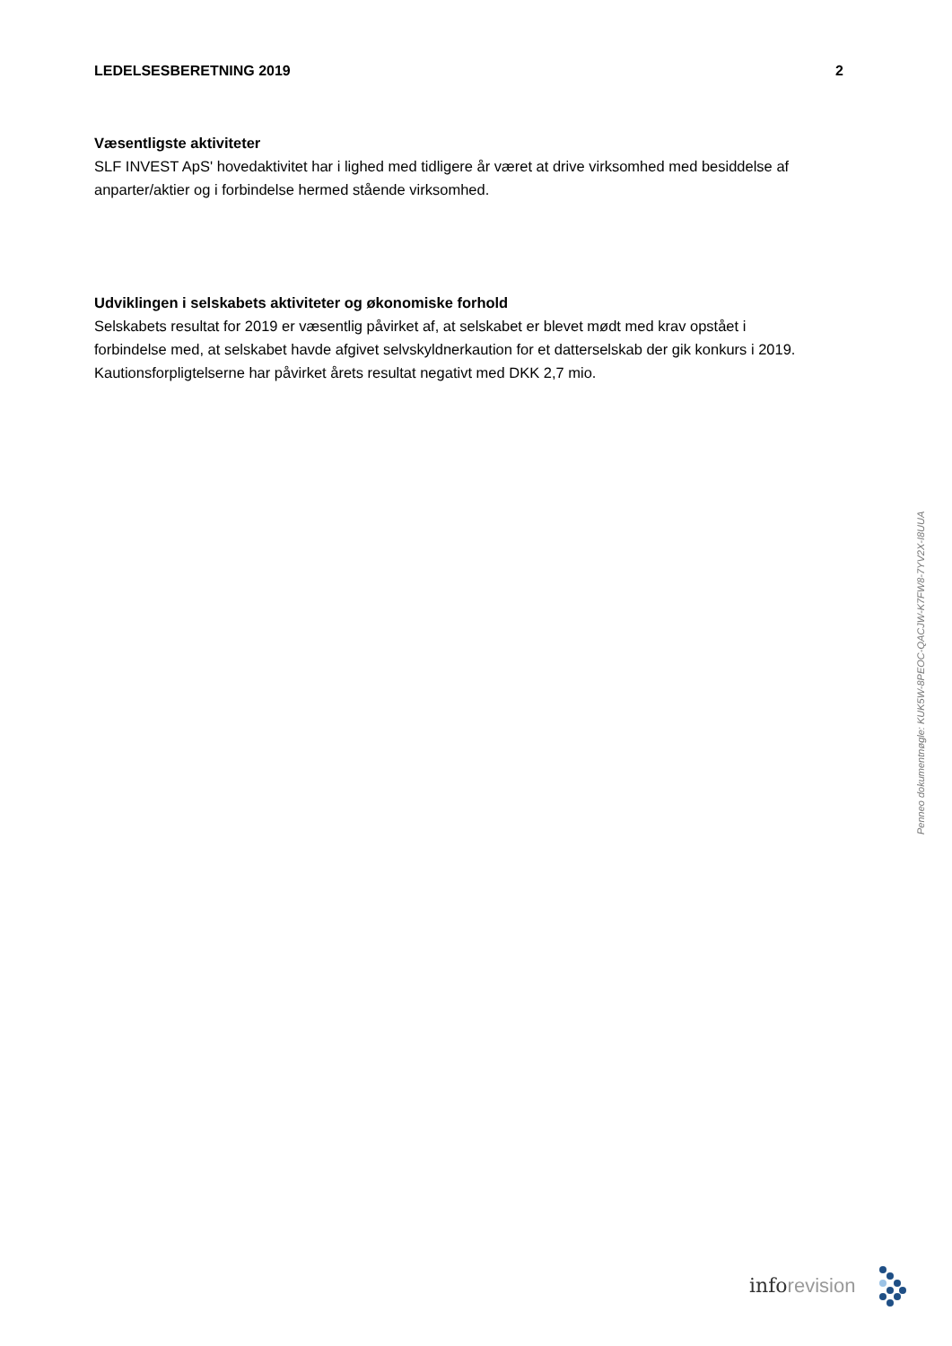LEDELSESBERETNING 2019 2
Væsentligste aktiviteter
SLF INVEST ApS' hovedaktivitet har i lighed med tidligere år været at drive virksomhed med besiddelse af anparter/aktier og i forbindelse hermed stående virksomhed.
Udviklingen i selskabets aktiviteter og økonomiske forhold
Selskabets resultat for 2019 er væsentlig påvirket af, at selskabet er blevet mødt med krav opstået i forbindelse med, at selskabet havde afgivet selvskyldnerkaution for et datterselskab der gik konkurs i 2019. Kautionsforpligtelserne har påvirket årets resultat negativt med DKK 2,7 mio.
Penneo dokumentnøgle: KUK5W-8PEOC-QACJW-K7FW8-7YV2X-I8UUA
inforevision